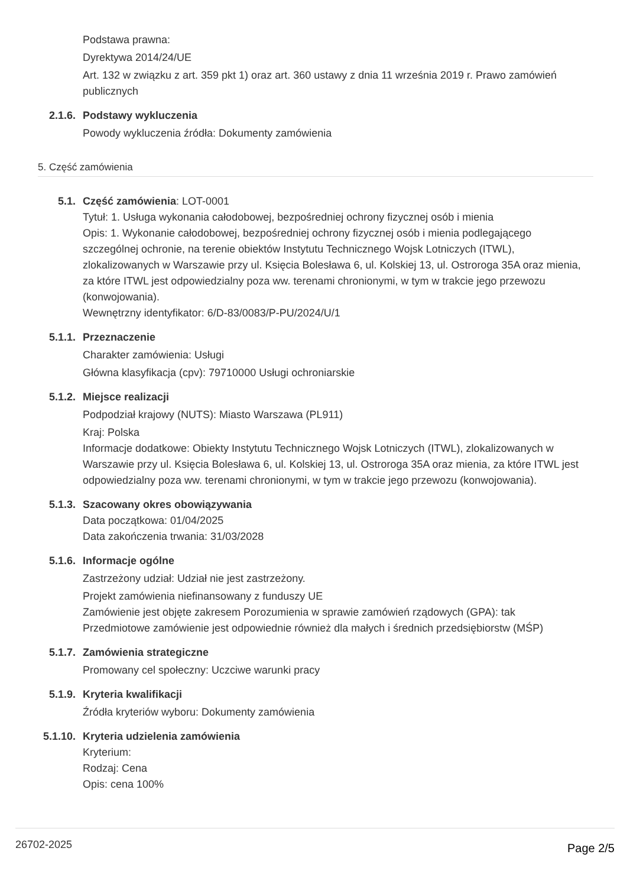Podstawa prawna:
Dyrektywa 2014/24/UE
Art. 132 w związku z art. 359 pkt 1) oraz art. 360 ustawy z dnia 11 września 2019 r. Prawo zamówień publicznych
2.1.6. Podstawy wykluczenia
Powody wykluczenia źródła: Dokumenty zamówienia
5. Część zamówienia
5.1. Część zamówienia: LOT-0001
Tytuł: 1. Usługa wykonania całodobowej, bezpośredniej ochrony fizycznej osób i mienia
Opis: 1. Wykonanie całodobowej, bezpośredniej ochrony fizycznej osób i mienia podlegającego szczególnej ochronie, na terenie obiektów Instytutu Technicznego Wojsk Lotniczych (ITWL), zlokalizowanych w Warszawie przy ul. Księcia Bolesława 6, ul. Kolskiej 13, ul. Ostroroga 35A oraz mienia, za które ITWL jest odpowiedzialny poza ww. terenami chronionymi, w tym w trakcie jego przewozu (konwojowania).
Wewnętrzny identyfikator: 6/D-83/0083/P-PU/2024/U/1
5.1.1. Przeznaczenie
Charakter zamówienia: Usługi
Główna klasyfikacja (cpv): 79710000 Usługi ochroniarskie
5.1.2. Miejsce realizacji
Podpodział krajowy (NUTS): Miasto Warszawa (PL911)
Kraj: Polska
Informacje dodatkowe: Obiekty Instytutu Technicznego Wojsk Lotniczych (ITWL), zlokalizowanych w Warszawie przy ul. Księcia Bolesława 6, ul. Kolskiej 13, ul. Ostroroga 35A oraz mienia, za które ITWL jest odpowiedzialny poza ww. terenami chronionymi, w tym w trakcie jego przewozu (konwojowania).
5.1.3. Szacowany okres obowiązywania
Data początkowa: 01/04/2025
Data zakończenia trwania: 31/03/2028
5.1.6. Informacje ogólne
Zastrzeżony udział: Udział nie jest zastrzeżony.
Projekt zamówienia niefinansowany z funduszy UE
Zamówienie jest objęte zakresem Porozumienia w sprawie zamówień rządowych (GPA): tak
Przedmiotowe zamówienie jest odpowiednie również dla małych i średnich przedsiębiorstw (MŚP)
5.1.7. Zamówienia strategiczne
Promowany cel społeczny: Uczciwe warunki pracy
5.1.9. Kryteria kwalifikacji
Źródła kryteriów wyboru: Dokumenty zamówienia
5.1.10. Kryteria udzielenia zamówienia
Kryterium:
Rodzaj: Cena
Opis: cena 100%
26702-2025 Page 2/5